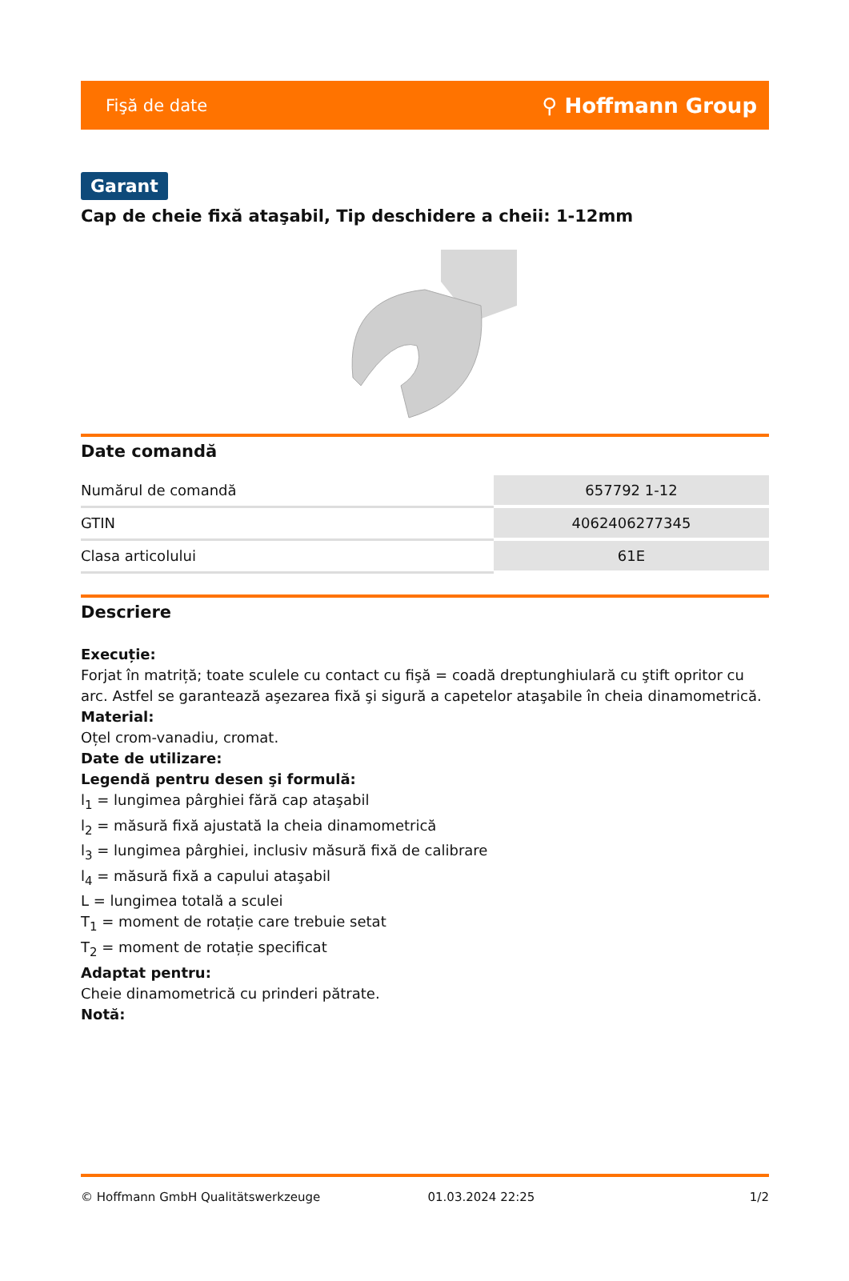Fişă de date ⚲ Hoffmann Group
Garant
Cap de cheie fixă ataşabil, Tip deschidere a cheii: 1-12mm
Date comandă
| Numărul de comandă | 657792 1-12 |
| GTIN | 4062406277345 |
| Clasa articolului | 61E |
Descriere
Execuție:
Forjat în matriță; toate sculele cu contact cu fişă = coadă dreptunghiulară cu ştift opritor cu arc. Astfel se garantează aşezarea fixă şi sigură a capetelor ataşabile în cheia dinamometrică.
Material:
Oțel crom-vanadiu, cromat.
Date de utilizare:
Legendă pentru desen şi formulă:
l<sub>1</sub> = lungimea pârghiei fără cap ataşabil
l<sub>2</sub> = măsură fixă ajustată la cheia dinamometrică
l<sub>3</sub> = lungimea pârghiei, inclusiv măsură fixă de calibrare
l<sub>4</sub> = măsură fixă a capului ataşabil
L = lungimea totală a sculei
T<sub>1</sub> = moment de rotație care trebuie setat
T<sub>2</sub> = moment de rotație specificat
Adaptat pentru:
Cheie dinamometrică cu prinderi pătrate.
Notă:
© Hoffmann GmbH Qualitätswerkzeuge 01.03.2024 22:25 1/2